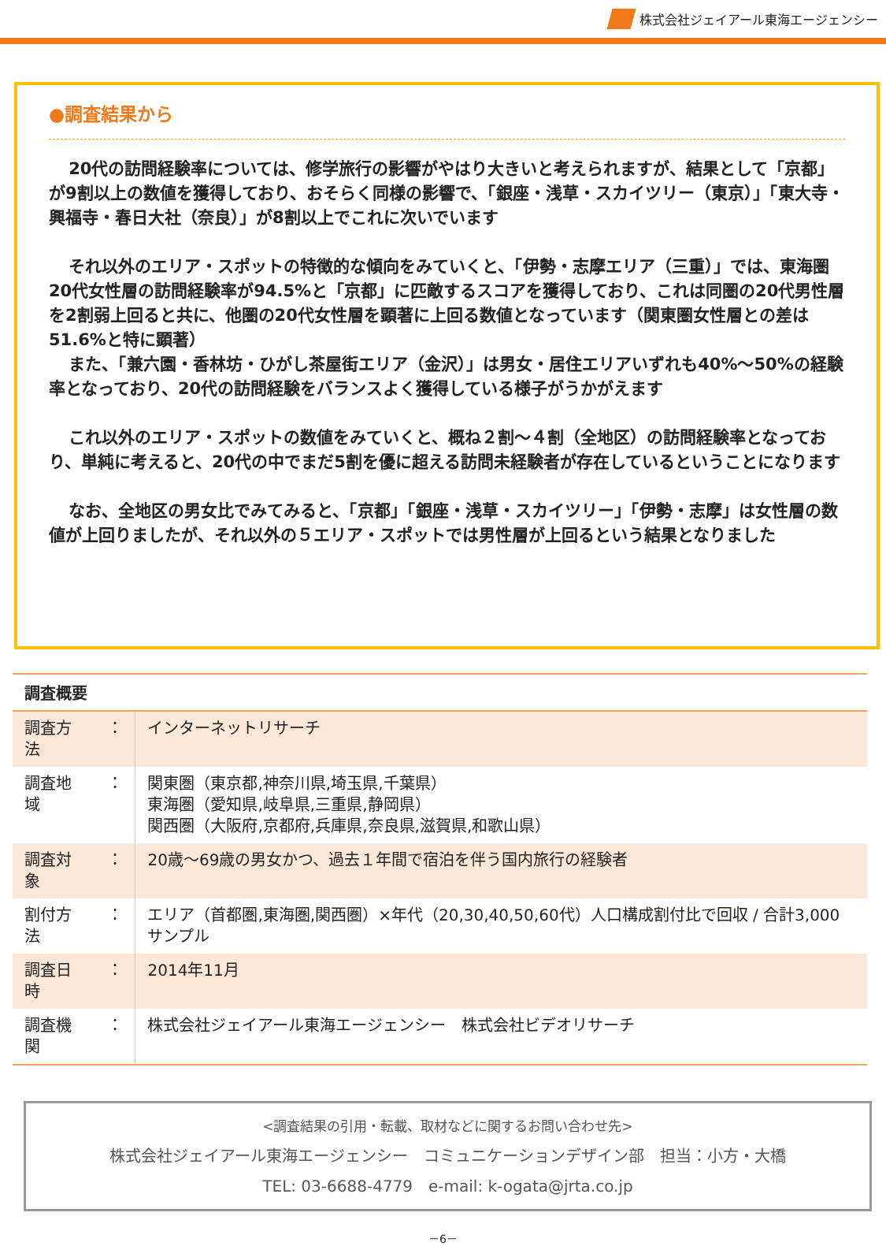株式会社ジェイアール東海エージェンシー
●調査結果から
20代の訪問経験率については、修学旅行の影響がやはり大きいと考えられますが、結果として「京都」が9割以上の数値を獲得しており、おそらく同様の影響で、「銀座・浅草・スカイツリー（東京）」「東大寺・興福寺・春日大社（奈良）」が8割以上でこれに次いでいます
それ以外のエリア・スポットの特徴的な傾向をみていくと、「伊勢・志摩エリア（三重）」では、東海圏20代女性層の訪問経験率が94.5%と「京都」に匹敵するスコアを獲得しており、これは同圏の20代男性層を2割弱上回ると共に、他圏の20代女性層を顕著に上回る数値となっています（関東圏女性層との差は51.6%と特に顕著）
また、「兼六園・香林坊・ひがし茶屋街エリア（金沢）」は男女・居住エリアいずれも40%～50%の経験率となっており、20代の訪問経験をバランスよく獲得している様子がうかがえます
これ以外のエリア・スポットの数値をみていくと、概ね２割～４割（全地区）の訪問経験率となっており、単純に考えると、20代の中でまだ5割を優に超える訪問未経験者が存在しているということになります
なお、全地区の男女比でみてみると、「京都」「銀座・浅草・スカイツリー」「伊勢・志摩」は女性層の数値が上回りましたが、それ以外の５エリア・スポットでは男性層が上回るという結果となりました
| 調査概要 | | |
| --- | --- | --- |
| 調査方法 | ： | インターネットリサーチ |
| 調査地域 | ： | 関東圏（東京都,神奈川県,埼玉県,千葉県） 東海圏（愛知県,岐阜県,三重県,静岡県） 関西圏（大阪府,京都府,兵庫県,奈良県,滋賀県,和歌山県） |
| 調査対象 | ： | 20歳～69歳の男女かつ、過去１年間で宿泊を伴う国内旅行の経験者 |
| 割付方法 | ： | エリア（首都圏,東海圏,関西圏）×年代（20,30,40,50,60代）人口構成割付比で回収 / 合計3,000サンプル |
| 調査日時 | ： | 2014年11月 |
| 調査機関 | ： | 株式会社ジェイアール東海エージェンシー 株式会社ビデオリサーチ |
<調査結果の引用・転載、取材などに関するお問い合わせ先>
株式会社ジェイアール東海エージェンシー　コミュニケーションデザイン部　担当：小方・大橋
TEL: 03-6688-4779　e-mail: k-ogata@jrta.co.jp
－6－